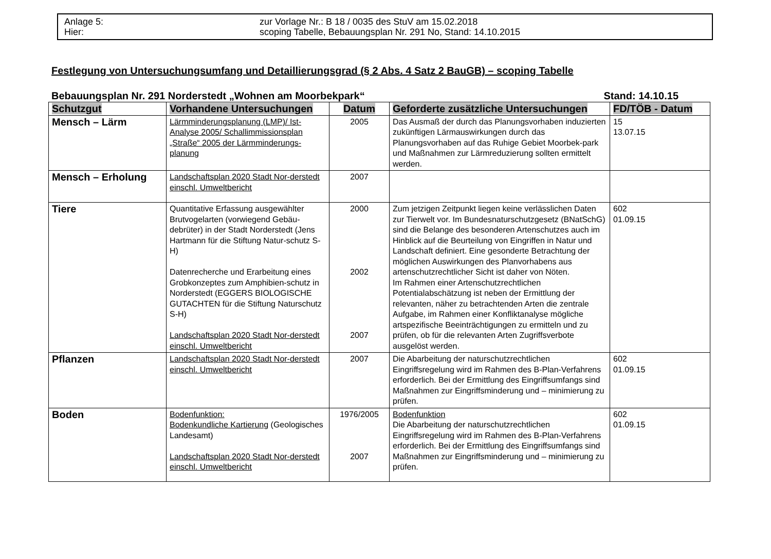Anlage 5: zur Vorlage Nr.: B 18 / 0035 des StuV am 15.02.2018
Hier: scoping Tabelle, Bebauungsplan Nr. 291 No, Stand: 14.10.2015
Festlegung von Untersuchungsumfang und Detaillierungsgrad (§ 2 Abs. 4 Satz 2 BauGB) – scoping Tabelle
Bebauungsplan Nr. 291 Norderstedt „Wohnen am Moorbekpark“Stand: 14.10.15
| Schutzgut | Vorhandene Untersuchungen | Datum | Geforderte zusätzliche Untersuchungen | FD/TÖB - Datum |
| --- | --- | --- | --- | --- |
| Mensch – Lärm | Lärmminderungsplanung (LMP)/ Ist-Analyse 2005/ Schallimmissionsplan „Straße“ 2005 der Lärmminderungs-planung | 2005 | Das Ausmaß der durch das Planungsvorhaben induzierten zukünftigen Lärmauswirkungen durch das Planungsvorhaben auf das Ruhige Gebiet Moorbek-park und Maßnahmen zur Lärmreduzierung sollten ermittelt werden. | 15 13.07.15 |
| Mensch – Erholung | Landschaftsplan 2020 Stadt Nor-derstedt einschl. Umweltbericht | 2007 | | |
| Tiere | Quantitative Erfassung ausgewählter Brutvogelarten (vorwiegend Gebäu-debrüter) in der Stadt Norderstedt (Jens Hartmann für die Stiftung Natur-schutz S-H) Datenrecherche und Erarbeitung eines Grobkonzeptes zum Amphibien-schutz in Norderstedt (EGGERS BIOLOGISCHE GUTACHTEN für die Stiftung Naturschutz S-H) Landschaftsplan 2020 Stadt Nor-derstedt einschl. Umweltbericht | 2000 2002 2007 | Zum jetzigen Zeitpunkt liegen keine verlässlichen Daten zur Tierwelt vor. Im Bundesnaturschutzgesetz (BNatSchG) sind die Belange des besonderen Artenschutzes auch im Hinblick auf die Beurteilung von Eingriffen in Natur und Landschaft definiert. Eine gesonderte Betrachtung der möglichen Auswirkungen des Planvorhabens aus artenschutzrechtlicher Sicht ist daher von Nöten. Im Rahmen einer Artenschutzrechtlichen Potentialabschätzung ist neben der Ermittlung der relevanten, näher zu betrachtenden Arten die zentrale Aufgabe, im Rahmen einer Konfliktanalyse mögliche artspezifische Beeinträchtigungen zu ermitteln und zu prüfen, ob für die relevanten Arten Zugriffsverbote ausgelöst werden. | 602 01.09.15 |
| Pflanzen | Landschaftsplan 2020 Stadt Nor-derstedt einschl. Umweltbericht | 2007 | Die Abarbeitung der naturschutzrechtlichen Eingriffsregelung wird im Rahmen des B-Plan-Verfahrens erforderlich. Bei der Ermittlung des Eingriffsumfangs sind Maßnahmen zur Eingriffsminderung und – minimierung zu prüfen. | 602 01.09.15 |
| Boden | Bodenfunktion: Bodenkundliche Kartierung (Geologisches Landesamt) Landschaftsplan 2020 Stadt Nor-derstedt einschl. Umweltbericht | 1976/2005 2007 | Bodenfunktion Die Abarbeitung der naturschutzrechtlichen Eingriffsregelung wird im Rahmen des B-Plan-Verfahrens erforderlich. Bei der Ermittlung des Eingriffsumfangs sind Maßnahmen zur Eingriffsminderung und – minimierung zu prüfen. | 602 01.09.15 |